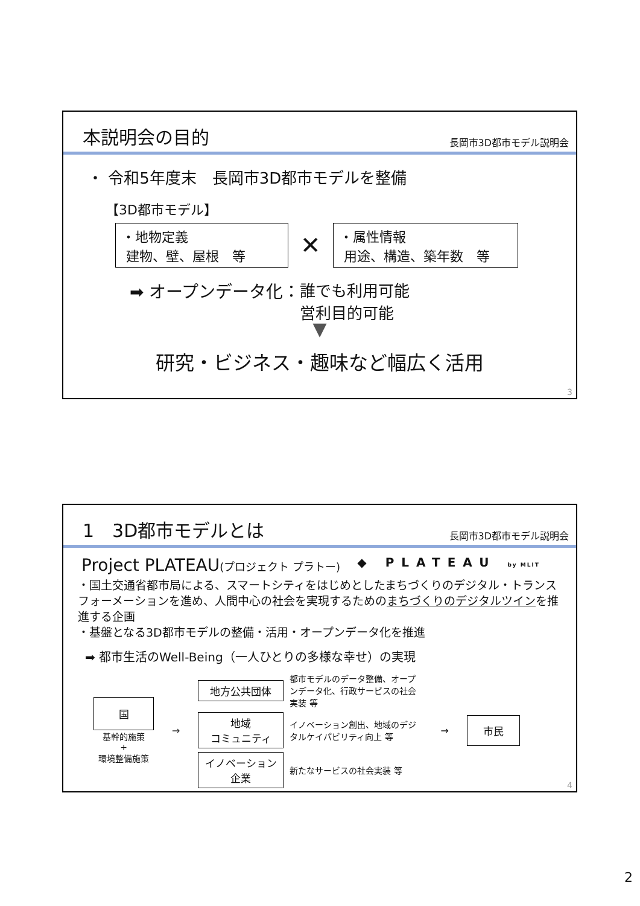本説明会の目的
長岡市3D都市モデル説明会
・ 令和5年度末　長岡市3D都市モデルを整備
【3D都市モデル】
・地物定義
建物、壁、屋根　等
✕
・属性情報
用途、構造、築年数　等
➡ オープンデータ化： 誰でも利用可能
営利目的可能
▼
研究・ビジネス・趣味など幅広く活用
3
1　3D都市モデルとは
長岡市3D都市モデル説明会
Project PLATEAU(プロジェクト プラトー) ◆ PLATEAU by MLIT
・国土交通省都市局による、スマートシティをはじめとしたまちづくりのデジタル・トランスフォーメーションを進め、人間中心の社会を実現するためのまちづくりのデジタルツインを推進する企画
・基盤となる3D都市モデルの整備・活用・オープンデータ化を推進
➡ 都市生活のWell-Being（一人ひとりの多様な幸せ）の実現
国
基幹的施策
+
環境整備施策
→
地方公共団体
都市モデルのデータ整備、オープンデータ化、行政サービスの社会実装 等
地域
コミュニティ
イノベーション創出、地域のデジタルケイパビリティ向上 等
イノベーション
企業
新たなサービスの社会実装 等
→
市民
4
2